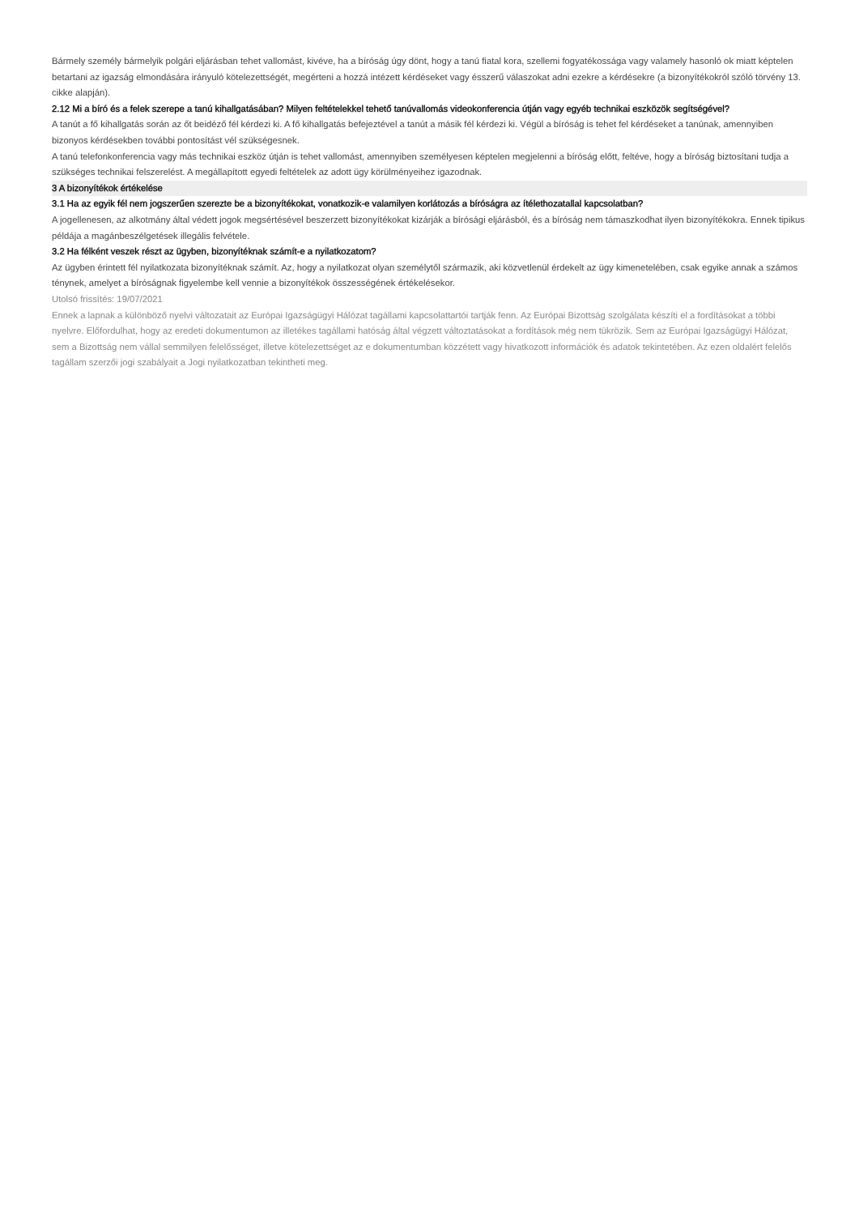Bármely személy bármelyik polgári eljárásban tehet vallomást, kivéve, ha a bíróság úgy dönt, hogy a tanú fiatal kora, szellemi fogyatékossága vagy valamely hasonló ok miatt képtelen betartani az igazság elmondására irányuló kötelezettségét, megérteni a hozzá intézett kérdéseket vagy ésszerű válaszokat adni ezekre a kérdésekre (a bizonyítékokról szóló törvény 13. cikke alapján).
2.12 Mi a bíró és a felek szerepe a tanú kihallgatásában? Milyen feltételekkel tehető tanúvallomás videokonferencia útján vagy egyéb technikai eszközök segítségével?
A tanút a fő kihallgatás során az őt beidéző fél kérdezi ki. A fő kihallgatás befejeztével a tanút a másik fél kérdezi ki. Végül a bíróság is tehet fel kérdéseket a tanúnak, amennyiben bizonyos kérdésekben további pontosítást vél szükségesnek.
A tanú telefonkonferencia vagy más technikai eszköz útján is tehet vallomást, amennyiben személyesen képtelen megjelenni a bíróság előtt, feltéve, hogy a bíróság biztosítani tudja a szükséges technikai felszerelést. A megállapított egyedi feltételek az adott ügy körülményeihez igazodnak.
3 A bizonyítékok értékelése
3.1 Ha az egyik fél nem jogszerűen szerezte be a bizonyítékokat, vonatkozik-e valamilyen korlátozás a bíróságra az ítélethozatallal kapcsolatban?
A jogellenesen, az alkotmány által védett jogok megsértésével beszerzett bizonyítékokat kizárják a bírósági eljárásból, és a bíróság nem támaszkodhat ilyen bizonyítékokra. Ennek tipikus példája a magánbeszélgetések illegális felvétele.
3.2 Ha félként veszek részt az ügyben, bizonyítéknak számít-e a nyilatkozatom?
Az ügyben érintett fél nyilatkozata bizonyítéknak számít. Az, hogy a nyilatkozat olyan személytől származik, aki közvetlenül érdekelt az ügy kimenetelében, csak egyike annak a számos ténynek, amelyet a bíróságnak figyelembe kell vennie a bizonyítékok összességének értékelésekor.
Utolsó frissítés: 19/07/2021
Ennek a lapnak a különböző nyelvi változatait az Európai Igazságügyi Hálózat tagállami kapcsolattartói tartják fenn. Az Európai Bizottság szolgálata készíti el a fordításokat a többi nyelvre. Előfordulhat, hogy az eredeti dokumentumon az illetékes tagállami hatóság által végzett változtatásokat a fordítások még nem tükrözik. Sem az Európai Igazságügyi Hálózat, sem a Bizottság nem vállal semmilyen felelősséget, illetve kötelezettséget az e dokumentumban közzétett vagy hivatkozott információk és adatok tekintetében. Az ezen oldalért felelős tagállam szerzői jogi szabályait a Jogi nyilatkozatban tekintheti meg.